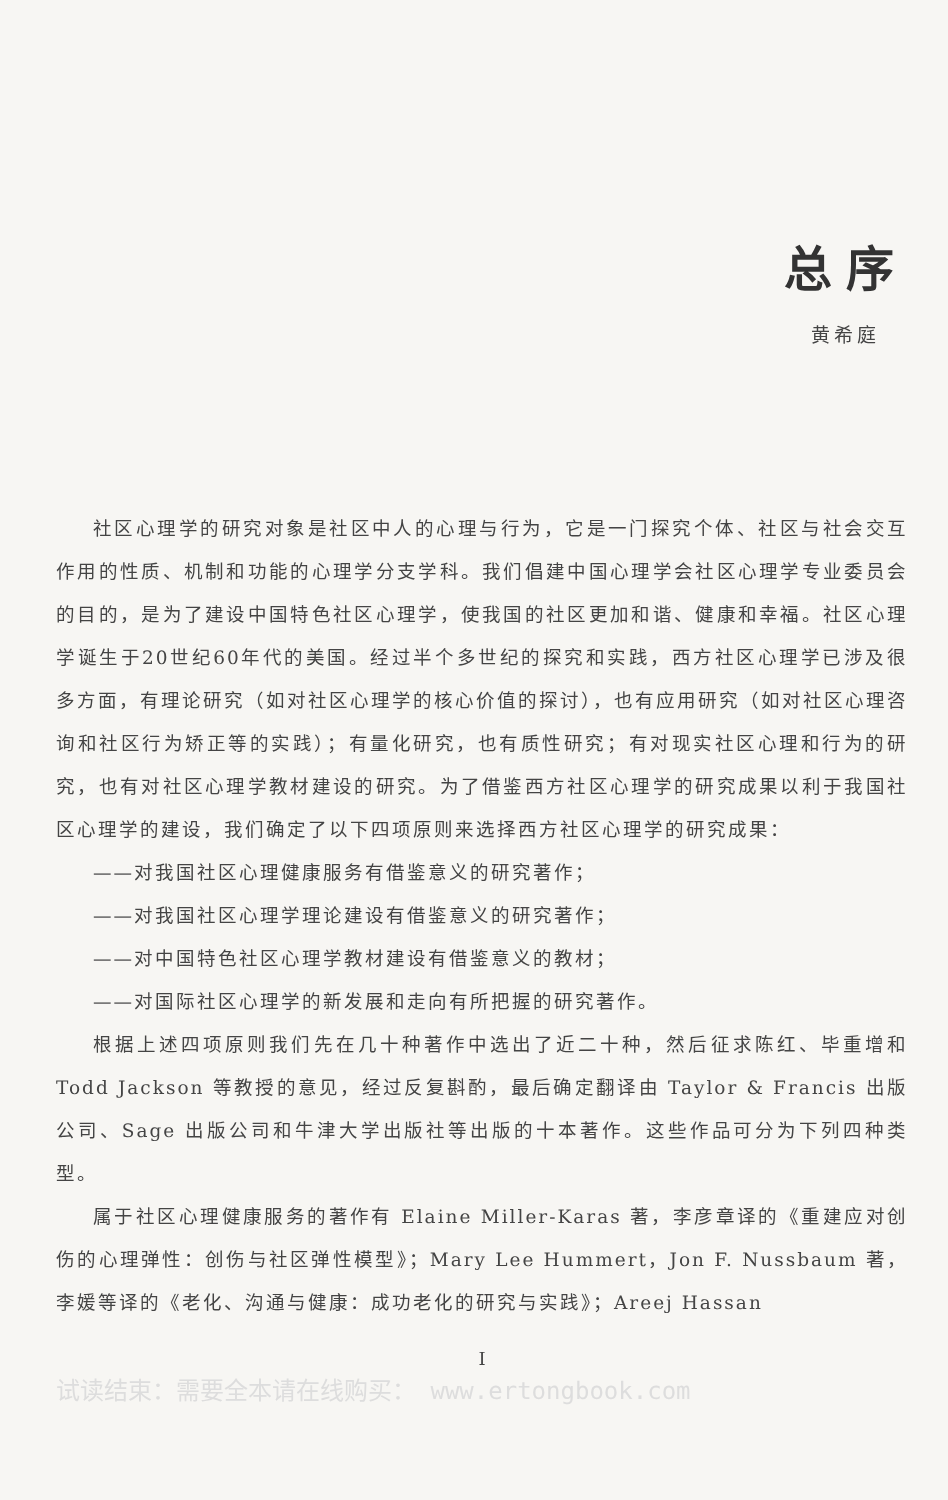总序
黄希庭
社区心理学的研究对象是社区中人的心理与行为，它是一门探究个体、社区与社会交互作用的性质、机制和功能的心理学分支学科。我们倡建中国心理学会社区心理学专业委员会的目的，是为了建设中国特色社区心理学，使我国的社区更加和谐、健康和幸福。社区心理学诞生于20世纪60年代的美国。经过半个多世纪的探究和实践，西方社区心理学已涉及很多方面，有理论研究（如对社区心理学的核心价值的探讨），也有应用研究（如对社区心理咨询和社区行为矫正等的实践）；有量化研究，也有质性研究；有对现实社区心理和行为的研究，也有对社区心理学教材建设的研究。为了借鉴西方社区心理学的研究成果以利于我国社区心理学的建设，我们确定了以下四项原则来选择西方社区心理学的研究成果：
——对我国社区心理健康服务有借鉴意义的研究著作；
——对我国社区心理学理论建设有借鉴意义的研究著作；
——对中国特色社区心理学教材建设有借鉴意义的教材；
——对国际社区心理学的新发展和走向有所把握的研究著作。
根据上述四项原则我们先在几十种著作中选出了近二十种，然后征求陈红、毕重增和 Todd Jackson 等教授的意见，经过反复斟酌，最后确定翻译由 Taylor & Francis 出版公司、Sage 出版公司和牛津大学出版社等出版的十本著作。这些作品可分为下列四种类型。
属于社区心理健康服务的著作有 Elaine Miller-Karas 著，李彦章译的《重建应对创伤的心理弹性：创伤与社区弹性模型》；Mary Lee Hummert，Jon F. Nussbaum 著，李媛等译的《老化、沟通与健康：成功老化的研究与实践》；Areej Hassan
I
试读结束：需要全本请在线购买： www.ertongbook.com